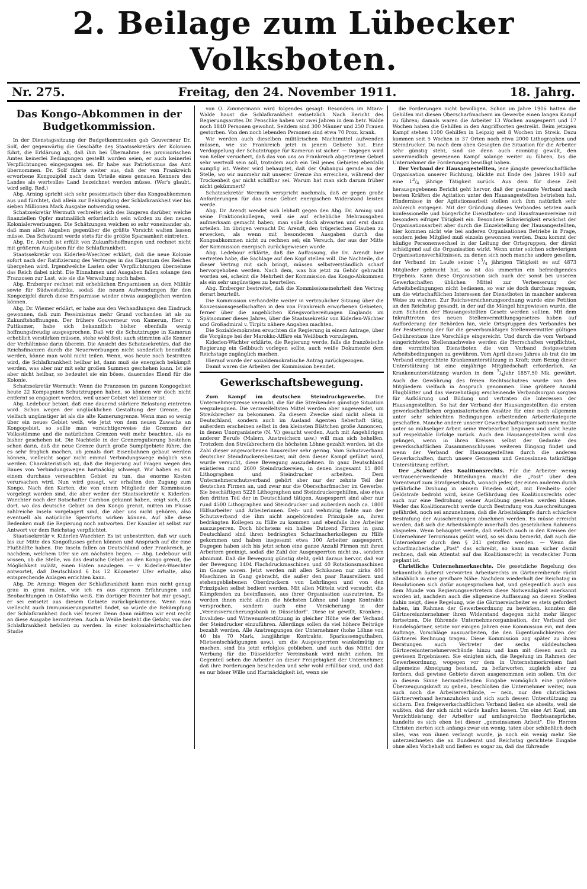2. Beilage zum Lübecker Volksboten.
Nr. 275. Freitag, den 24. November 1911. 18. Jahrg.
Das Kongo-Abkommen in der Budgetkommission.
In der Dienstagssitzung der Budgetkommission gab Gouverneur Dr. Solf, der gegenwärtig die Geschäfte des Staatssekretärs der Kolonien führt, die Erklärung ab, daß ihm bei Übernahme des provisorischen Amtes keinerlei Bedingungen gestellt worden seien, er auch keinerlei Verpflichtungen eingegangen sei. Er habe aus Patriotismus das Amt übernommen. Dr. Solf führte weiter aus, daß der von Frankreich erworbene Kongozipfel nach dem Urteile eines genauen Kenners des Landes als wertvolles Land bezeichnet werden müsse. (Wer's glaubt, wird selig. Red.)
Abg. Arning spricht sich sehr pessimistisch über das Kongoabkommen aus und fürchtet, daß allein zur Bekämpfung der Schlafkrankheit vier bis sieben Millionen Mark Ausgabe notwendig seien.
Schatzsekretär Wermuth verbreitet sich des längeren darüber, welche finanziellen Opfer mutmaßlich erforderlich sein würden zu den neuen Kolonialerwerbungen. Die Schätzungen weichen so sehr voneinander ab, daß man allen Angaben gegenüber die größte Vorsicht walten lassen müsse. Das Schatzamt werde stets für die größte Sparsamkeit eintreten.
Abg. Dr. Arendt ist erfüllt von Zukunftshoffnungen und rechnet nicht mit größeren Ausgaben für die Schlafkrankheit.
Staatssekretär von Kiderlen-Waechter erklärt, daß die neue Kolonie sofort nach der Ratifizierung des Vertrages in das Eigentum des Reiches übergehen wird. Irgendwelche Lasten oder Verpflichtungen übernehme das Reich dabei nicht. Die Einnahmen und Ausgaben fallen solange den Franzosen zur Last, wie sie die Verwaltung noch haben.
Abg. Erzberger rechnet mit erheblichen Ersparnissen an dem Militär sowie für Südwestafrika, sodaß die neuen Aufwendungen für den Kongozipfel durch diese Ersparnisse wieder etwas ausgeglichen werden können.
Abg. Dr. Wiemer erklärt, er habe aus den Verhandlungen den Eindruck gewonnen, daß zum Pessimismus mehr Grund vorhanden ist als zu Zukunftshoffnungen. Der frühere Gouverneur von Kamerun, Herr v. Puttkamer, habe sich bekanntlich bisher ebenfalls wenig hoffnungsfreudig ausgesprochen. Daß wir die Schutztruppe in Kamerun erheblich verstärken müssen, stehe wohl fest; auch stimmten alle Kenner der Verhältnisse darin überein. Die Ansicht des Schatzsekretärs, daß die Reichsfinanzen durch die Neuerwerbungen nicht sonderlich beeinflußt werden, könne man wohl nicht teilen. Wenn, was heute noch bestritten wird, die Schlafkrankheit heilbar ist, dann muß sie energisch bekämpft werden, was aber nur mit sehr großen Summen geschehen kann. Ist sie aber nicht heilbar, so bedeutet sie ein böses, dauerndes Elend für die Kolonie.
Schatzsekretär Wermuth: Wenn die Franzosen im ganzen Kongogebiet heute 22 Kompagnien Schutztruppen haben, so können wir doch nicht entfernt so engagiert werden, weil unser Gebiet viel kleiner ist.
Abg. Ledebour betont, daß eine dauernd stärkere Belastung eintreten wird. Schon wegen der unglücklichen Gestaltung der Grenze, die vielfach ungünstiger ist als die alte Kamerungrenze. Wenn man so wenig über ein neues Gebiet weiß, wie jetzt von dem neuen Zuwachs an Kongogebiet, so sollte man vorsichtigerweise die Grenzen der Volksstämme und die natürlichen Grenzen weit mehr beachten, als es bisher geschehen ist. Die Nachteile in der Grenzregulierung bestehen schon darin, daß die neue Grenze durch große Sumpfgebiete führe, die es sehr fraglich machen, ob jemals dort Eisenbahnen gebaut werden können, vielleicht sogar nicht einmal Verbindungswege möglich sein werden. Charakteristisch ist, daß die Regierung auf Fragen wegen des Baues von Verbindungswegen hartnäckig schweigt. Wir haben es mit einem durchaus verseuchten Gebiet zu tun, das enorme Kosten verursachen wird. Nun wird gesagt, wir erhalten den Zugang zum Kongo. Nach den Karten, die von einem Mitgliede der Kommission vorgelegt worden sind, die aber weder der Staatssekretär v. Kiderlen-Waechter noch der Botschafter Cambon gekannt haben, zeigt sich, daß dort, wo das deutsche Gebiet an den Kongo grenzt, mitten im Flusse zahlreiche Inseln vorgelagert sind, die aber uns nicht gehören, also eventuell als natürliche Sperrforts wirken können. Auf alle diese Bedenken muß die Regierung noch antworten. Der Kanzler ist selbst zur Antwort vor dem Reichstag verpflichtet.
Staatssekretär v. Kiderlen-Waechter: Es ist unbestritten, daß wir auch bis zur Mitte des Kongoflusses gehen können und Anspruch auf die eine Flußhälfte haben. Die Inseln fallen an Deutschland oder Frankreich, je nachdem, welchem Ufer sie am nächsten liegen. — Abg. Ledebour will wissen, ob die Stelle, wo das deutsche Gebiet an den Kongo grenzt, die Möglichkeit zuläßt, einen Hafen anzulegen. — v. Kiderlen-Waechter antwortet, daß Deutschland 6 bis 12 Kilometer Ufer erhalte, also entsprechende Anlagen errichten kann.
Abg. Dr. Arning: Wegen der Schlafkrankheit kann man nicht genug grau in grau malen, wie ich es aus eigenen Erfahrungen und Beobachtungen in Ostafrika weiß. Ein dortiger Beamter hat mir gesagt, er sei entsetzt aus diesem Gebiete zurückgekommen. Wenn man vielleicht auch Immunisierungsmittel findet, so würde die Bekämpfung der Schlafkrankheit doch viel teurer. Denn dann müßten wir erst recht an diese Ausgabe herantreten. Auch in Weiße besteht die Gefahr, von der Schlafkrankheit befallen zu werden. In einer kolonialwirtschaftlichen Studie
von O. Zimmermann wird folgendes gesagt: Besonders im Mtara-Walde haust die Schlafkrankheit entsetzlich. Nach Bericht des Regierungsarztes Dr. Penschke haben vor zwei Jahren in dem betr. Walde noch 1840 Personen gewohnt. Seitdem sind 300 Männer und 250 Frauen gestorben. Von den noch lebenden Personen sind etwa 70 Proz. krank.
Wir werden auch dieselben militärischen Machtmittel aufwenden müssen, wie sie Frankreich jetzt in jenem Gebiete hat. Eine Verdoppelung der Schutztruppe für Kamerun ist sicher. — Dagegen wird von Keller versichert, daß das von uns an Frankreich abgetretene Gebiet sehr wertvoll sein soll, trotzdem auch ein Teil jenes Gebietes ebenfalls sumpfig ist. Weiter wird behauptet, daß der Oubangui gerade an der Stelle, wo wir nunmehr mit unserer Grenze ihn erreichen, während der Trockenheit gar nicht schiffbar sei. Warum hat man sich darum früher nicht gekümmert?
Schatzsekretär Wermuth verspricht nochmals, daß er gegen große Anforderungen für das neue Gebiet energischen Widerstand leisten werde.
Abg. Dr. Arendt wendet sich lebhaft gegen den Abg. Dr. Arning und seine Fraktionskollegen, weil sie auf erhebliche Mehrausgaben aufmerksam gemacht haben; man solle doch abwarten und erst dann urteilen. Im übrigen versucht Dr. Arendt, den trügerischen Glauben zu erwecken, als wenn mit besonderen Ausgaben durch das Kongoabkommen nicht zu rechnen sei; ein Versuch, der aus der Mitte der Kommission energisch zurückgewiesen wurde.
Abg. Ledebour erklärte, daß die Auffassung, die Dr. Arendt hier vertreten habe, die Sachlage auf den Kopf stellen will. Die Nachteile, die dieser Vertrag mit sich bringt, müssen selbstverständlich scharf hervorgehoben werden. Nach dem, was bis jetzt zu Gehör gebracht worden sei, scheint die Mehrheit der Kommission das Kongo-Abkommen als ein sehr ungünstiges zu beurteilen.
Abg. Erzberger bestreitet, daß die Kommissionsmehrheit den Vertrag derart beurteilt.
Die Kommission verhandelte weiter in vertraulicher Sitzung über die Konzessionsgesellschaften in den von Frankreich erworbenen Gebieten, ferner über die angeblichen Kriegsvorbereitungen Englands im Spätsommer dieses Jahres, über die Staatssekretär von Kiderlen-Wächter und Großadmiral v. Tirpitz nähere Angaben machten.
Die Sozialdemokraten ersuchten die Regierung in einem Antrage, über die Vorgänge bei der Marokko-Affäre ein Weißbuch vorzulegen.
Kiderlen-Wächter erklärte, die Regierung werde, falls die französische Regierung ein Gelbbuch vorlegen sollte, auch weiße Dokumente dem Reichstage zugänglich machen.
Hierauf wurde der sozialdemokratische Antrag zurückgezogen.
Damit waren die Arbeiten der Kommission beendet.
Gewerkschaftsbewegung.
Zum Kampf im deutschen Steindruckgewerbe. Die Unternehmerpresse versucht, die für die Streikenden günstige Situation wegzuleugnen. Die verzweifeltsten Mittel werden aber angewendet, um Streikbrecher zu bekommen. Zu diesem Zwecke sind nicht allein in Deutschland, sondern auch im Ausland Agenten fieberhaft tätig, außerdem erscheinen selbst in den kleinsten Blättchen große Annoncen, in denen Unorganisierte (N. V.) gesucht werden. Auch mit Angehörigen anderer Berufe (Malern, Anstreichern usw.) will man sich behelfen. Trotzdem den Streikbrechern die höchsten Löhne gezahlt werden, ist die Zahl dieser angeworbenen Rausreißer sehr gering. Vom Schutzverband deutscher Steindruckereibesitzer, mit dem dieser Kampf geführt wird, wurde versucht, diese Bewegung auszudehnen. In ganz Deutschland existieren rund 2600 Steindruckereien, in denen insgesamt 15 800 Lithographen und Steindrucker arbeiten. Dem Unternehmerschutzverband gehört aber nur der zehnte Teil der deutschen Firmen an, und zwar nur die Oberscharfmacher im Gewerbe. Sie beschäftigen 5228 Lithographen und Steindruckergehilfen, also etwa den dritten Teil der in Deutschland tätigen. Ausgesperrt sind aber nur rund 4500 Lithographen und Steindrucker und außerdem noch ca. 1800 Hilfsarbeiter und Arbeiterinnen. Deh- und wehmütig flehte nun der Schutzverband die ihm nicht angehörenden Prinzipale an, ihren bedrängten Kollegen zu Hilfe zu kommen und ebenfalls ihre Arbeiter auszusperren. Doch höchstens ein halbes Dutzend Firmen in ganz Deutschland sind ihren bedrängten Scharfmacherkollegen zu Hilfe gekommen und haben insgesamt etwa 100 Arbeiter ausgesperrt. Dagegen haben sich bis jetzt schon eine ganze Anzahl Firmen mit ihren Arbeitern geeinigt, sodaß die Zahl der Ausgesperrten nicht zu-, sondern abnimmt. Daß die Bewegung günstig steht, geht daraus hervor, daß vor der Bewegung 1404 Flachdruckmaschinen und 40 Rotationsmaschinen im Gange waren. Jetzt werden mit allen Schikanen nur zirka 400 Maschinen in Gang gebracht, die außer den paar Rausreißern und stehengebliebenen Oberdruckern von Lehrlingen und von den Prinzipalen selbst bedient werden. Mit allen Mitteln wird versucht, die Kämpfenden zu beeinflussen, aus ihrer Organisation auszutreten. Es werden ihnen nicht allein die höchsten Löhne und lange Kontrakte versprochen, sondern auch eine Versicherung in der „Vereinsversicherungsbank in Düsseldorf". Diese ist gewillt, Kranken-, Invaliden- und Witwenunterstützung in gleicher Höhe wie der Verband der Steindrucker einzuführen. Allerdings sollen da viel höhere Beiträge bezahlt werden. Alle Anstrengungen der Unternehmer (hohe Löhne von 40 bis 70 Mark, langjährige Kontrakte, Sparkassenguthaben, Mietsentschädigungen usw.), um die Ausgesperrten wankelmütig zu machen, sind bis jetzt erfolglos geblieben, und auch das Mittel der Werbung für die Düsseldorfer Vereinsbank wird nicht ziehen. Im Gegenteil sehen die Arbeiter an dieser Freigebigkeit der Unternehmer, daß ihre Forderungen bescheiden und sehr wohl erfüllbar sind, und daß es nur böser Wille und Hartnäckigkeit ist, wenn sie
die Forderungen nicht bewilligen. Schon im Jahre 1906 hatten die Gehilfen mit diesen Oberscharfmachern im Gewerbe einen langen Kampf zu führen; damals waren die Arbeiter 13 Wochen ausgesperrt und 17 Wochen haben die Gehilfen in den Angriffsorten gestreikt. Beim jetzigen Kampf stehen 1100 Gehilfen in Leipzig seit 8 Wochen im Streik. Dazu kommen seit 5 Wochen in 37 Orten noch etwa 2000 Lithographen und Steindrucker. Da nach dem oben Gesagten die Situation für die Arbeiter sehr günstig steht, sind sie denn auch einmütig gewillt, den unvermeidlich gewesenen Kampf solange weiter zu führen, bis die Unternehmer die Forderungen bewilligt haben.
Der Verband der Hausangestellten, jene jüngste gewerkschaftliche Organisation unserer Richtung, blickte mit Ende des Jahres 1910 auf eine 13/4 jährige Tätigkeit zurück. Aus dem für diese Zeit herausgegebenen Bericht geht hervor, daß der genannte Verband nach besten Kräften die Agitation unter den Hausangestellten betrieben hat. Hindernisse in der Agitationsarbeit stellen sich ihm natürlich sehr zahlreich entgegen. Mit der Gründung dieses Verbandes setzten auch konfessionelle und bürgerliche Dienstboten- und Hausfrauenvereine mit besonders eifriger Tätigkeit ein. Besondere Schwierigkeit erwächst der Organisationsarbeit aber durch die Einzelstellung der Hausangestellten, hier kommen nicht wie bei anderen Organisationen Betriebe in Frage, sondern jedes Mitglied muß einzeln gewonnen werden. Dazu kommt der häufige Personenwechsel in der Leitung der Ortsgruppen, der direkt schädigend auf die Organisation wirkt. Wenn unter solchen schwierigen Organisationsverhältnissen, zu denen sich noch manche andere gesellen, der Verband im Laufe seiner 13/4 jährigen Tätigkeit es auf 4873 Mitglieder gebracht hat, so ist das immerhin ein befriedigendes Ergebnis. Kann diese Organisation sich auch der sonst bei unseren Gewerkschaften üblichen Mittel zur Verbesserung der Arbeitsbedingungen nicht bedienen, so war sie doch durchaus regsam, um die wirtschaftlichen Interessen der Dienstboten in mancher anderen Weise zu wahren. Zur Reichsversicherungsordnung wurde eine Petition an den Reichstag gesandt, in der auf die Mängel hingewiesen wurde, die zum Schaden der Hausangestellten Gesetz werden sollten. Mit dem Inkrafttreten des neuen Stellenvermittlungsgesetzes haben auf Aufforderung der Behörden hin, viele Ortsgruppen des Verbandes bei der Festsetzung der für die gewerbsmäßigen Stellenvermittler gültigen Gebührentaxe ihre Vorschläge eingereicht. Und durch die vom Verband eingerichteten Stellennachweise werden die Herrschaften verpflichtet, den vermittelten Dienstboten die vom Verband festgesetzten Arbeitsbedingungen zu gewähren. Vom April dieses Jahres ab trat die im Verband eingerichtete Krankenunterstützung in Kraft; zum Bezug dieser Unterstützung ist eine einjährige Mitgliedschaft erforderlich. An Krankenunterstützung wurden in dem 3/4Jahr 1857,50 Mk. gewährt. Auch die Gewährung des freien Rechtsschutzes wurde von den Mitgliedern vielfach in Anspruch genommen. Eine größere Anzahl Flugblätter und das vierzehntägig erscheinende Verbandsorgan sorgten für Aufklärung und Bildung und vertraten die Interessen der Hausangestellten. So hat der Verband der Hausangestellten die ersten gewerkschaftlichen organisatorischen Ansätze für eine noch allgemein unter sehr schlechten Bedingungen arbeitenden Arbeiterkategorie geschaffen. Manche andere unserer Gewerkschaftsorganisationen mußte unter so mühseliger Arbeit seine Werbearbeit beginnen und sieht heute auf respektable Erfolge zurück. Auch den Hausangestellten wird das gelingen, wenn in ihren Kreisen selbst der Gedanke des gewerkschaftlichen Zusammenschlusses weiteren Eingang findet und wenn der Verband der Hausangestellten durch die anderen Gewerkschaften, durch unsere Genossen und Genossinnen tatkräftige Unterstützung erfährt.
Der „Schutz" des Koalitionsrechts. Für die Arbeiter wenig vertrauenerweckende Mitteilungen macht die „Post" über den Vorentwurf zum Strafgesetzbuch, wonach jeder, der einen anderen durch gefährliche Drohung in seinem Frieden stört, mit Freiheits- oder Geldstrafe bedroht wird, keine Gefährdung des Koalitionsrechts oder auch nur eine Bedrohung seiner Ausübung gesehen werden könne. Weder das Koalitionsrecht werde durch Bestrafung von Ausschreitungen gefährdet, noch sei anzunehmen, daß die Arbeitskämpfe durch schärfere Bestrafung der Ausschreitungen abnehmen werden. Es müsse erreicht werden, daß sich die Arbeitskämpfe innerhalb des gesetzlichen Rahmens abspielen. Wenn behauptet werde, daß vielfach auch in den Kreisen der Unternehmer Terrorismus geübt wird, so sei dazu bemerkt, daß auch die Unternehmer durch den § 241 getroffen werden. — Wenn die scharfmacherische „Post" das schreibt, so kann man sicher damit rechnen, daß ein Attentat auf das Koalitionsrecht in versteckter Form geplant ist.
Christliche Unternehmerknechte. Die gesetzliche Regelung des bekanntlich äußerst verwirrten Arbeitsrechts im Gärtnereiberufe rückt allmählich in eine greifbare Nähe. Nachdem wiederholt der Reichstag in Resolutionen sich dafür ausgesprochen hat, und gelegentlich auch aus dem Munde von Regierungsvertretern diese Notwendigkeit anerkannt worden ist, nachdem auch die allgemeine Auffassung an diesen Stellen dahin neigt, diese Regelung, wie die Gärtnereiarbeiter es stets gefordert haben, im Rahmen der Gewerbeordnung zu bewirken, konnten die Gärtnereiunternehmer ihren Widerstand dagegen nicht mehr länger fortsetzen. Die führende Unternehmerorganisation, der Verband der Handelsgärtner, setzte vor einigen Jahren eine Kommission ein, mit dem Auftrage, Vorschläge auszuarbeiten, die den Eigentümlichkeiten der Gärtnerei Rechnung tragen. Diese Kommission zog später zu ihren Beratungen auch Vertreter der sechs süddeutschen Gärtnereiunternehmerverbände hinzu und kam mit diesen auch zu gewissen Ergebnissen. Sie einigten sich, die Regelung im Rahmen der Gewerbeordnung, wogegen vor dem in Unternehmerkreisen fast allgemeine Abneigung bestand, zu befürworten, zugleich aber zu fordern, daß gewisse Gebiete davon ausgenommen sein sollen. Um der in diesem Sinne herzustellenden Eingabe womöglich eine größere Überzeugungskraft zu geben, beschloßen die Unternehmer weiter, nun auch noch die Arbeiterverbände, — nein, nur den christlichen Gärtnerverband heranzuholen und sich auch dessen Unterstützung zu sichern. Den freigewerkschaftlichen Verband ließen sie abseits, weil sie wußten, daß der sich nicht würde kaufen lassen. Um eine Art Kauf, um Verzichtleistung der Arbeiter auf umfangreiche Rechtsansprüche, handelte es sich eben bei dieser „gemeinsamen Arbeit". Die Herren Christen zierten sich anfangs zwar ein wenig, taten aber schließlich doch alles, was von ihnen verlangt wurde, ja noch ein wenig mehr. Sie unterzeichneten die an Bundesrat und Reichstag gerichtete Eingabe ohne allen Vorbehalt und ließen es sogar zu, daß das führende